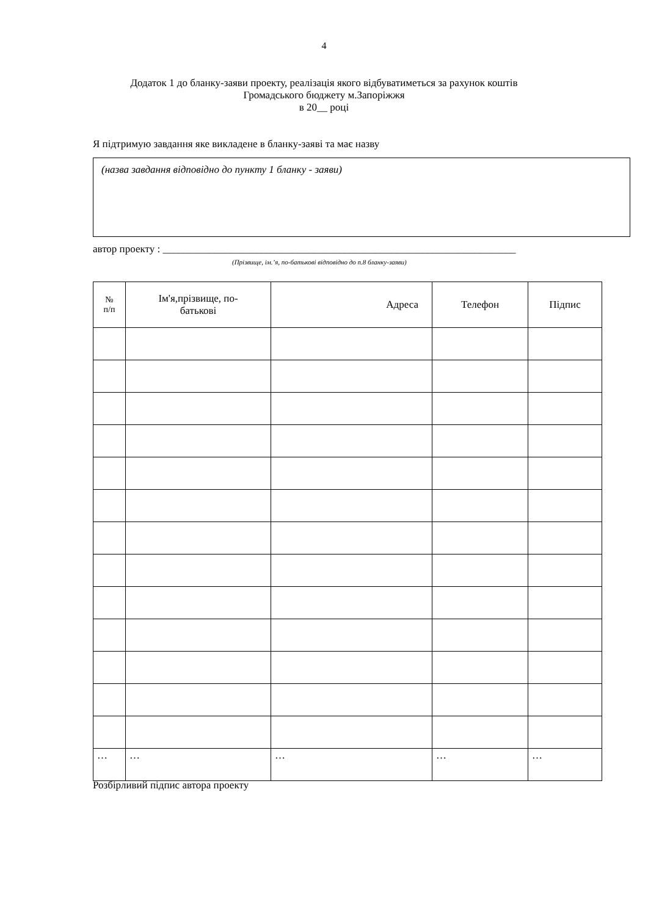4
Додаток 1 до бланку-заяви проекту, реалізація якого відбуватиметься за рахунок коштів
Громадського бюджету м.Запоріжжя
в 20__ році
Я підтримую завдання яке викладене в бланку-заяві та має назву
(назва завдання відповідно до пункту 1 бланку - заяви)
автор проекту : ____________________________________________________________________
(Прізвище, ім.’я, по-батькові відповідно до п.8 бланку-заяви)
| № п/п | Ім'я,прізвище, по- батькові | Адреса | Телефон | Підпис |
| --- | --- | --- | --- | --- |
| … | … | … | … | … |
Розбірливий підпис автора проекту